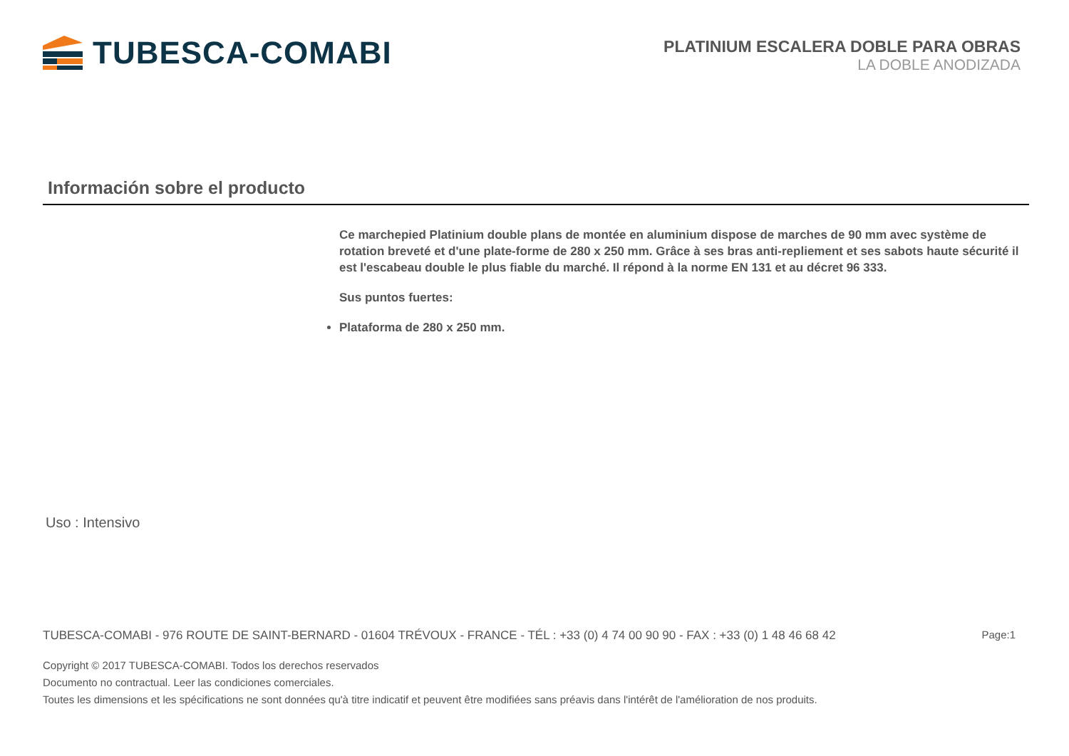TUBESCA-COMABI
PLATINIUM ESCALERA DOBLE PARA OBRAS
LA DOBLE ANODIZADA
Información sobre el producto
Ce marchepied Platinium double plans de montée en aluminium dispose de marches de 90 mm avec système de rotation breveté et d'une plate-forme de 280 x 250 mm. Grâce à ses bras anti-repliement et ses sabots haute sécurité il est l'escabeau double le plus fiable du marché. Il répond à la norme EN 131 et au décret 96 333.
Sus puntos fuertes:
Plataforma de 280 x 250 mm.
Uso : Intensivo
TUBESCA-COMABI - 976 ROUTE DE SAINT-BERNARD - 01604 TRÉVOUX - FRANCE - TÉL : +33 (0) 4 74 00 90 90 - FAX : +33 (0) 1 48 46 68 42 Page:1
Copyright © 2017 TUBESCA-COMABI. Todos los derechos reservados
Documento no contractual. Leer las condiciones comerciales.
Toutes les dimensions et les spécifications ne sont données qu'à titre indicatif et peuvent être modifiées sans préavis dans l'intérêt de l'amélioration de nos produits.